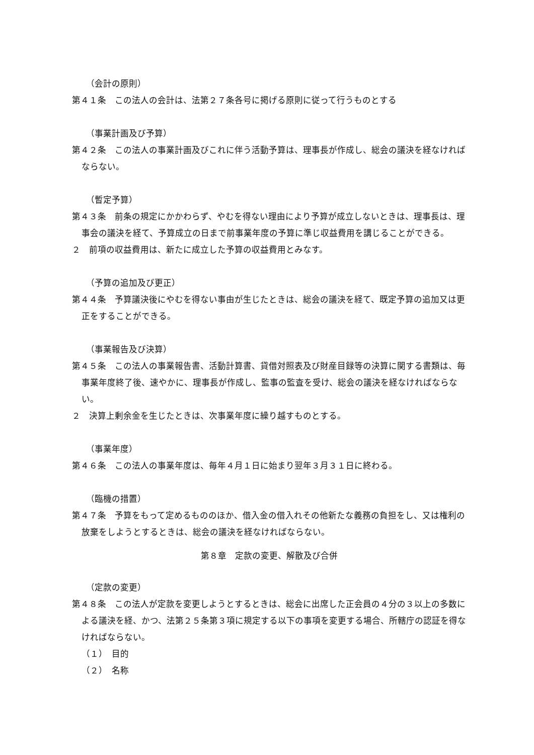（会計の原則）
第４１条　この法人の会計は、法第２７条各号に掲げる原則に従って行うものとする
（事業計画及び予算）
第４２条　この法人の事業計画及びこれに伴う活動予算は、理事長が作成し、総会の議決を経なければならない。
（暫定予算）
第４３条　前条の規定にかかわらず、やむを得ない理由により予算が成立しないときは、理事長は、理事会の議決を経て、予算成立の日まで前事業年度の予算に準じ収益費用を講じることができる。
２　前項の収益費用は、新たに成立した予算の収益費用とみなす。
（予算の追加及び更正）
第４４条　予算議決後にやむを得ない事由が生じたときは、総会の議決を経て、既定予算の追加又は更正をすることができる。
（事業報告及び決算）
第４５条　この法人の事業報告書、活動計算書、貸借対照表及び財産目録等の決算に関する書類は、毎事業年度終了後、速やかに、理事長が作成し、監事の監査を受け、総会の議決を経なければならない。
２　決算上剰余金を生じたときは、次事業年度に繰り越すものとする。
（事業年度）
第４６条　この法人の事業年度は、毎年４月１日に始まり翌年３月３１日に終わる。
（臨機の措置）
第４７条　予算をもって定めるもののほか、借入金の借入れその他新たな義務の負担をし、又は権利の放棄をしようとするときは、総会の議決を経なければならない。
第８章　定款の変更、解散及び合併
（定款の変更）
第４８条　この法人が定款を変更しようとするときは、総会に出席した正会員の４分の３以上の多数による議決を経、かつ、法第２５条第３項に規定する以下の事項を変更する場合、所轄庁の認証を得なければならない。
（１）　目的
（２）　名称